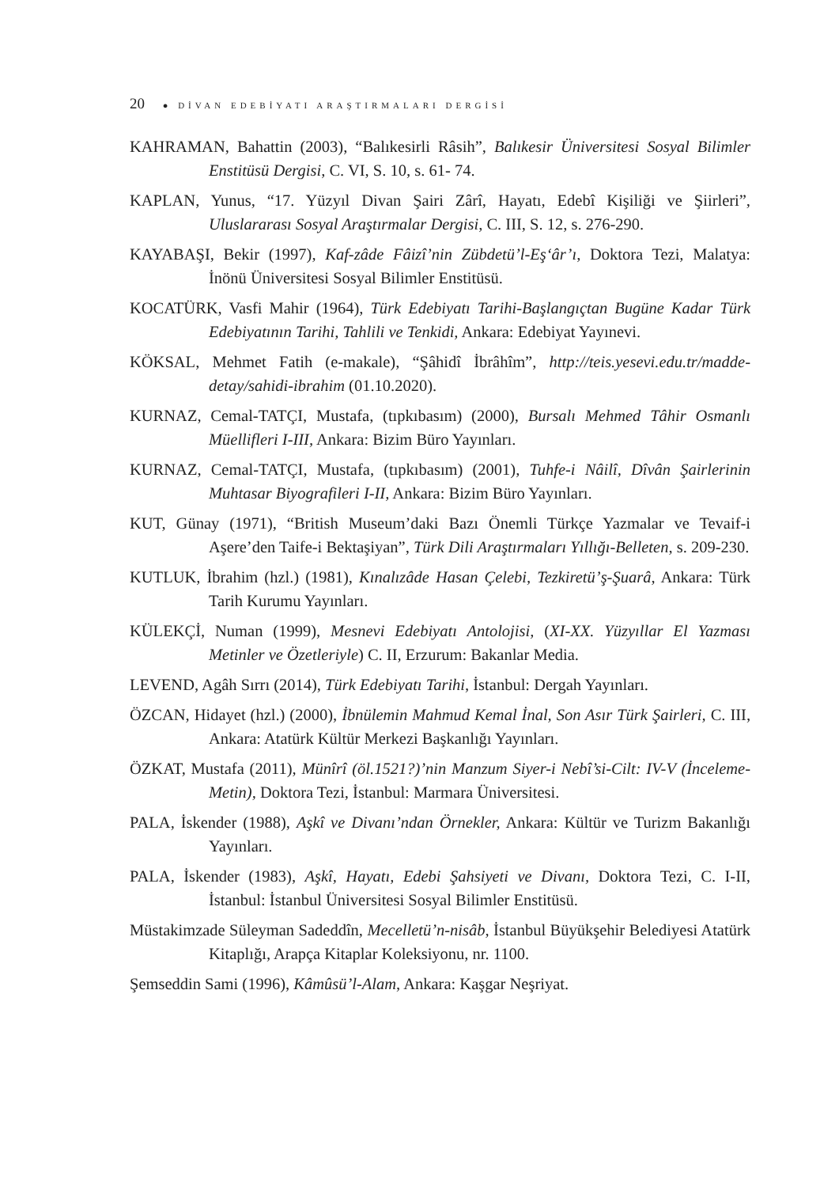20 ● DİVAN EDEBİYATI ARAŞTIRMALARI DERGİSİ
KAHRAMAN, Bahattin (2003), “Balıkesirli Râsih”, Balıkesir Üniversitesi Sosyal Bilimler Enstitüsü Dergisi, C. VI, S. 10, s. 61- 74.
KAPLAN, Yunus, “17. Yüzyıl Divan Şairi Zârî, Hayatı, Edebî Kişiliği ve Şiirleri”, Uluslararası Sosyal Araştırmalar Dergisi, C. III, S. 12, s. 276-290.
KAYABAŞI, Bekir (1997), Kaf-zâde Fâizî’nin Zübdetü’l-Eş‘âr’ı, Doktora Tezi, Malatya: İnönü Üniversitesi Sosyal Bilimler Enstitüsü.
KOCATÜRK, Vasfi Mahir (1964), Türk Edebiyatı Tarihi-Başlangıçtan Bugüne Kadar Türk Edebiyatının Tarihi, Tahlili ve Tenkidi, Ankara: Edebiyat Yayınevi.
KÖKSAL, Mehmet Fatih (e-makale), “Şâhidî İbrâhîm”, http://teis.yesevi.edu.tr/madde-detay/sahidi-ibrahim (01.10.2020).
KURNAZ, Cemal-TATÇI, Mustafa, (tıpkıbasım) (2000), Bursalı Mehmed Tâhir Osmanlı Müellifleri I-III, Ankara: Bizim Büro Yayınları.
KURNAZ, Cemal-TATÇI, Mustafa, (tıpkıbasım) (2001), Tuhfe-i Nâilî, Dîvân Şairlerinin Muhtasar Biyografileri I-II, Ankara: Bizim Büro Yayınları.
KUT, Günay (1971), “British Museum’daki Bazı Önemli Türkçe Yazmalar ve Tevaif-i Aşere’den Taife-i Bektaşiyan”, Türk Dili Araştırmaları Yıllığı-Belleten, s. 209-230.
KUTLUK, İbrahim (hzl.) (1981), Kınalızâde Hasan Çelebi, Tezkiretü’ş-Şuarâ, Ankara: Türk Tarih Kurumu Yayınları.
KÜLEKÇİ, Numan (1999), Mesnevi Edebiyatı Antolojisi, (XI-XX. Yüzyıllar El Yazması Metinler ve Özetleriyle) C. II, Erzurum: Bakanlar Media.
LEVEND, Agâh Sırrı (2014), Türk Edebiyatı Tarihi, İstanbul: Dergah Yayınları.
ÖZCAN, Hidayet (hzl.) (2000), İbnülemin Mahmud Kemal İnal, Son Asır Türk Şairleri, C. III, Ankara: Atatürk Kültür Merkezi Başkanlığı Yayınları.
ÖZKAT, Mustafa (2011), Münîrî (öl.1521?)’nin Manzum Siyer-i Nebî’si-Cilt: IV-V (İnceleme-Metin), Doktora Tezi, İstanbul: Marmara Üniversitesi.
PALA, İskender (1988), Aşkî ve Divanı’ndan Örnekler, Ankara: Kültür ve Turizm Bakanlığı Yayınları.
PALA, İskender (1983), Aşkî, Hayatı, Edebi Şahsiyeti ve Divanı, Doktora Tezi, C. I-II, İstanbul: İstanbul Üniversitesi Sosyal Bilimler Enstitüsü.
Müstakimzade Süleyman Sadeddîn, Mecelletü’n-nisâb, İstanbul Büyükşehir Belediyesi Atatürk Kitaplığı, Arapça Kitaplar Koleksiyonu, nr. 1100.
Şemseddin Sami (1996), Kâmûsü’l-Alam, Ankara: Kaşgar Neşriyat.